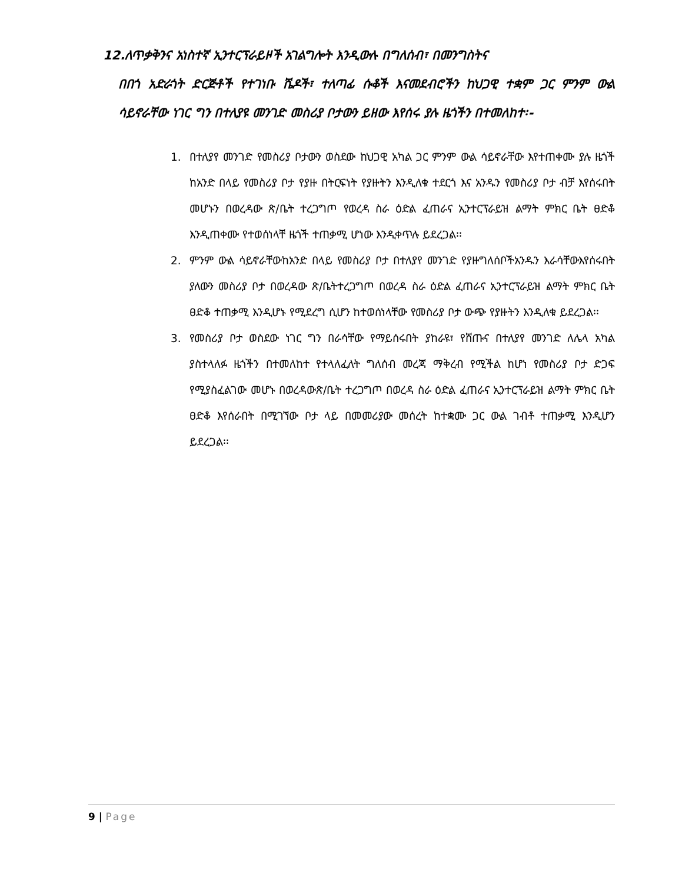12.ለጥቃቅንና አነስተኛ ኢንተርፕራይዞች አገልግሎት እንዲውሉ በግለሰብ፣ በመንግስትና
በበጎ አድራጎት ድርጅቶች የተገነቡ ሼዶች፣ ተለጣፊ ሱቆች እናመደብሮችን ከህጋዊ ተቋም ጋር ምንም ውል ሳይኖራቸው ነገር ግን በተለያዩ መንገድ መስሪያ ቦታውን ይዘው እየሰሩ ያሉ ዜጎችን በተመለከተ፡-
1. በተለያየ መንገድ የመስሪያ ቦታውን ወስደው ከህጋዊ አካል ጋር ምንም ውል ሳይኖራቸው እየተጠቀሙ ያሉ ዜጎች ከአንድ በላይ የመስሪያ ቦታ የያዙ በትርፍነት የያዙትን እንዲለቁ ተደርጎ እና አንዱን የመስሪያ ቦታ ብቻ እየሰሩበት መሆኑን በወረዳው ጽ/ቤት ተረጋግጦ የወረዳ ስራ ዕድል ፈጠራና ኢንተርፕራይዝ ልማት ምክር ቤት ፀድቆ እንዲጠቀሙ የተወሰነላቸ ዜጎች ተጠቃሚ ሆነው እንዲቀጥሉ ይደረጋል፡፡
2. ምንም ውል ሳይኖራቸውከአንድ በላይ የመስሪያ ቦታ በተለያየ መንገድ የያዙግለሰቦችአንዱን እራሳቸውእየሰሩበት ያለውን መስሪያ ቦታ በወረዳው ጽ/ቤትተረጋግጦ በወረዳ ስራ ዕድል ፈጠራና ኢንተርፕራይዝ ልማት ምክር ቤት ፀድቆ ተጠቃሚ እንዲሆኑ የሚደረግ ሲሆን ከተወሰነላቸው የመስሪያ ቦታ ውጭ የያዙትን እንዲለቁ ይደረጋል፡፡
3. የመስሪያ ቦታ ወስደው ነገር ግን በራሳቸው የማይሰሩበት ያከራዩ፣ የሸጡና በተለያየ መንገድ ለሌላ አካል ያስተላለፉ ዜጎችን በተመለከተ የተላለፈለት ግለሰብ መረጃ ማቅረብ የሚችል ከሆነ የመስሪያ ቦታ ድጋፍ የሚያስፈልገው መሆኑ በወረዳውጽ/ቤት ተረጋግጦ በወረዳ ስራ ዕድል ፈጠራና ኢንተርፕራይዝ ልማት ምክር ቤት ፀድቆ እየሰራበት በሚገኘው ቦታ ላይ በመመሪያው መሰረት ከተቋሙ ጋር ውል ገብቶ ተጠቃሚ እንዲሆን ይደረጋል፡፡
9 | Page